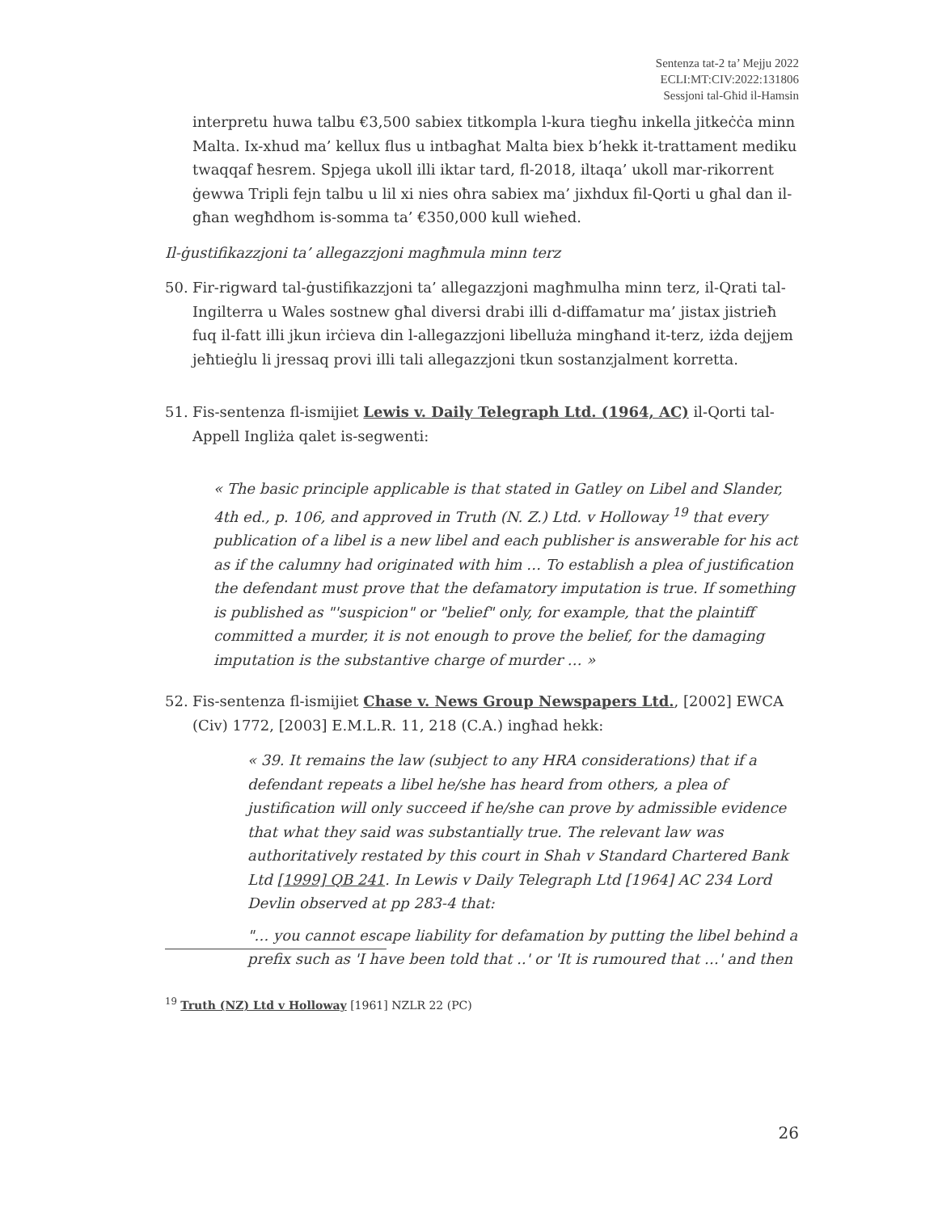Sentenza tat-2 ta’ Mejju 2022
ECLI:MT:CIV:2022:131806
Sessjoni tal-Għid il-Hamsin
interpretu huwa talbu €3,500 sabiex titkompla l-kura tiegħu inkella jitkeċċa minn Malta. Ix-xhud ma’ kellux flus u intbagħat Malta biex b’hekk it-trattament mediku twaqqaf ħesrem. Spjega ukoll illi iktar tard, fl-2018, iltaqa’ ukoll mar-rikorrent ġewwa Tripli fejn talbu u lil xi nies oħra sabiex ma’ jixhdux fil-Qorti u għal dan il-għan wegħdhom is-somma ta’ €350,000 kull wieħed.
Il-ġustifikazzjoni ta’ allegazzjoni magħmula minn terz
50. Fir-rigward tal-ġustifikazzjoni ta’ allegazzjoni magħmulha minn terz, il-Qrati tal-Ingilterra u Wales sostnew għal diversi drabi illi d-diffamatur ma’ jistax jistrieħ fuq il-fatt illi jkun irċieva din l-allegazzjoni libelluża mingħand it-terz, iżda dejjem jeħtieġlu li jressaq provi illi tali allegazzjoni tkun sostanzjalment korretta.
51. Fis-sentenza fl-ismijiet Lewis v. Daily Telegraph Ltd. (1964, AC) il-Qorti tal-Appell Ingliża qalet is-segwenti:
« The basic principle applicable is that stated in Gatley on Libel and Slander, 4th ed., p. 106, and approved in Truth (N. Z.) Ltd. v Holloway <sup>19</sup> that every publication of a libel is a new libel and each publisher is answerable for his act as if the calumny had originated with him … To establish a plea of justification the defendant must prove that the defamatory imputation is true. If something is published as "'suspicion" or "belief" only, for example, that the plaintiff committed a murder, it is not enough to prove the belief, for the damaging imputation is the substantive charge of murder … »
52. Fis-sentenza fl-ismijiet Chase v. News Group Newspapers Ltd., [2002] EWCA (Civ) 1772, [2003] E.M.L.R. 11, 218 (C.A.) ingħad hekk:
« 39. It remains the law (subject to any HRA considerations) that if a defendant repeats a libel he/she has heard from others, a plea of justification will only succeed if he/she can prove by admissible evidence that what they said was substantially true. The relevant law was authoritatively restated by this court in Shah v Standard Chartered Bank Ltd [1999] QB 241. In Lewis v Daily Telegraph Ltd [1964] AC 234 Lord Devlin observed at pp 283-4 that:
"… you cannot escape liability for defamation by putting the libel behind a prefix such as 'I have been told that ..' or 'It is rumoured that …' and then
<sup>19</sup> Truth (NZ) Ltd v Holloway [1961] NZLR 22 (PC)
26